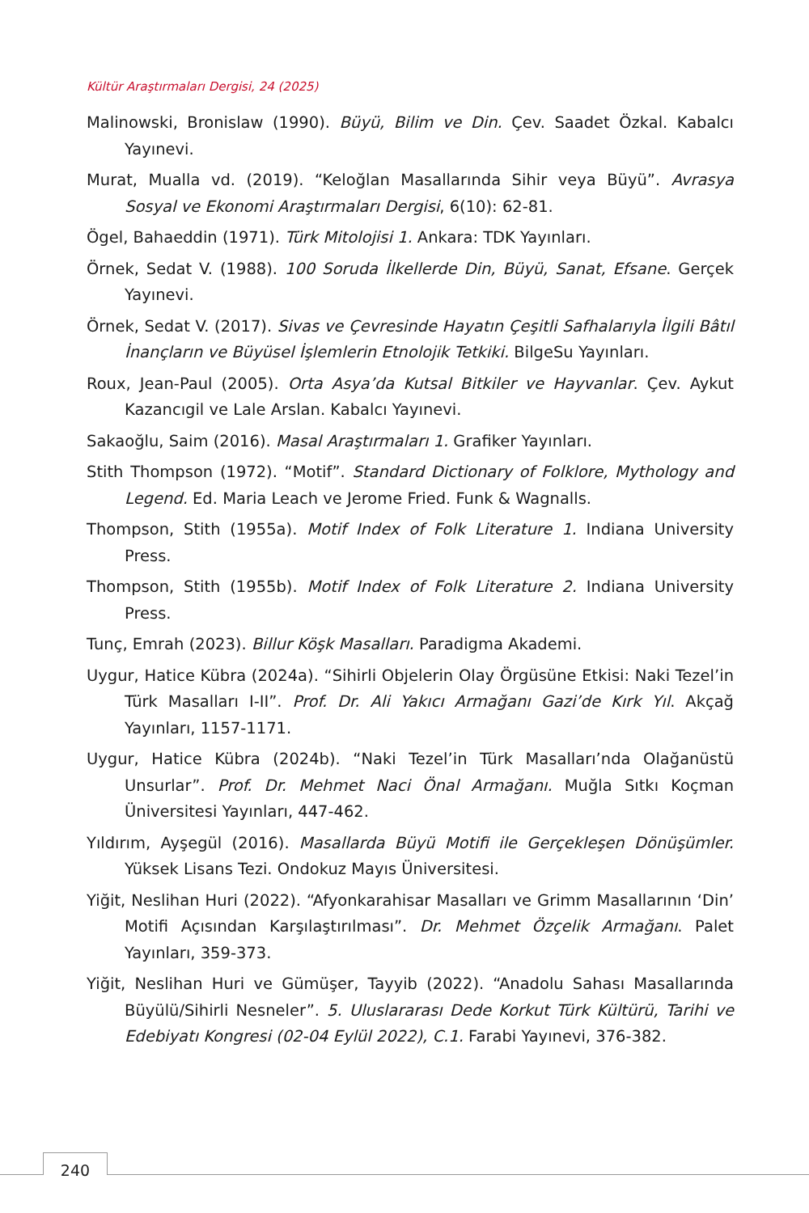Kültür Araştırmaları Dergisi, 24 (2025)
Malinowski, Bronislaw (1990). Büyü, Bilim ve Din. Çev. Saadet Özkal. Kabalcı Yayınevi.
Murat, Mualla vd. (2019). “Keloğlan Masallarında Sihir veya Büyü”. Avrasya Sosyal ve Ekonomi Araştırmaları Dergisi, 6(10): 62-81.
Ögel, Bahaeddin (1971). Türk Mitolojisi 1. Ankara: TDK Yayınları.
Örnek, Sedat V. (1988). 100 Soruda İlkellerde Din, Büyü, Sanat, Efsane. Gerçek Yayınevi.
Örnek, Sedat V. (2017). Sivas ve Çevresinde Hayatın Çeşitli Safhalarıyla İlgili Bâtıl İnançların ve Büyüsel İşlemlerin Etnolojik Tetkiki. BilgeSu Yayınları.
Roux, Jean-Paul (2005). Orta Asya’da Kutsal Bitkiler ve Hayvanlar. Çev. Aykut Kazancıgil ve Lale Arslan. Kabalcı Yayınevi.
Sakaoğlu, Saim (2016). Masal Araştırmaları 1. Grafiker Yayınları.
Stith Thompson (1972). “Motif”. Standard Dictionary of Folklore, Mythology and Legend. Ed. Maria Leach ve Jerome Fried. Funk & Wagnalls.
Thompson, Stith (1955a). Motif Index of Folk Literature 1. Indiana University Press.
Thompson, Stith (1955b). Motif Index of Folk Literature 2. Indiana University Press.
Tunç, Emrah (2023). Billur Köşk Masalları. Paradigma Akademi.
Uygur, Hatice Kübra (2024a). “Sihirli Objelerin Olay Örgüsüne Etkisi: Naki Tezel’in Türk Masalları I-II”. Prof. Dr. Ali Yakıcı Armağanı Gazi’de Kırk Yıl. Akçağ Yayınları, 1157-1171.
Uygur, Hatice Kübra (2024b). “Naki Tezel’in Türk Masalları’nda Olağanüstü Unsurlar”. Prof. Dr. Mehmet Naci Önal Armağanı. Muğla Sıtkı Koçman Üniversitesi Yayınları, 447-462.
Yıldırım, Ayşegül (2016). Masallarda Büyü Motifi ile Gerçekleşen Dönüşümler. Yüksek Lisans Tezi. Ondokuz Mayıs Üniversitesi.
Yiğit, Neslihan Huri (2022). “Afyonkarahisar Masalları ve Grimm Masallarının ‘Din’ Motifi Açısından Karşılaştırılması”. Dr. Mehmet Özçelik Armağanı. Palet Yayınları, 359-373.
Yiğit, Neslihan Huri ve Gümüşer, Tayyib (2022). “Anadolu Sahası Masallarında Büyülü/Sihirli Nesneler”. 5. Uluslararası Dede Korkut Türk Kültürü, Tarihi ve Edebiyatı Kongresi (02-04 Eylül 2022), C.1. Farabi Yayınevi, 376-382.
240